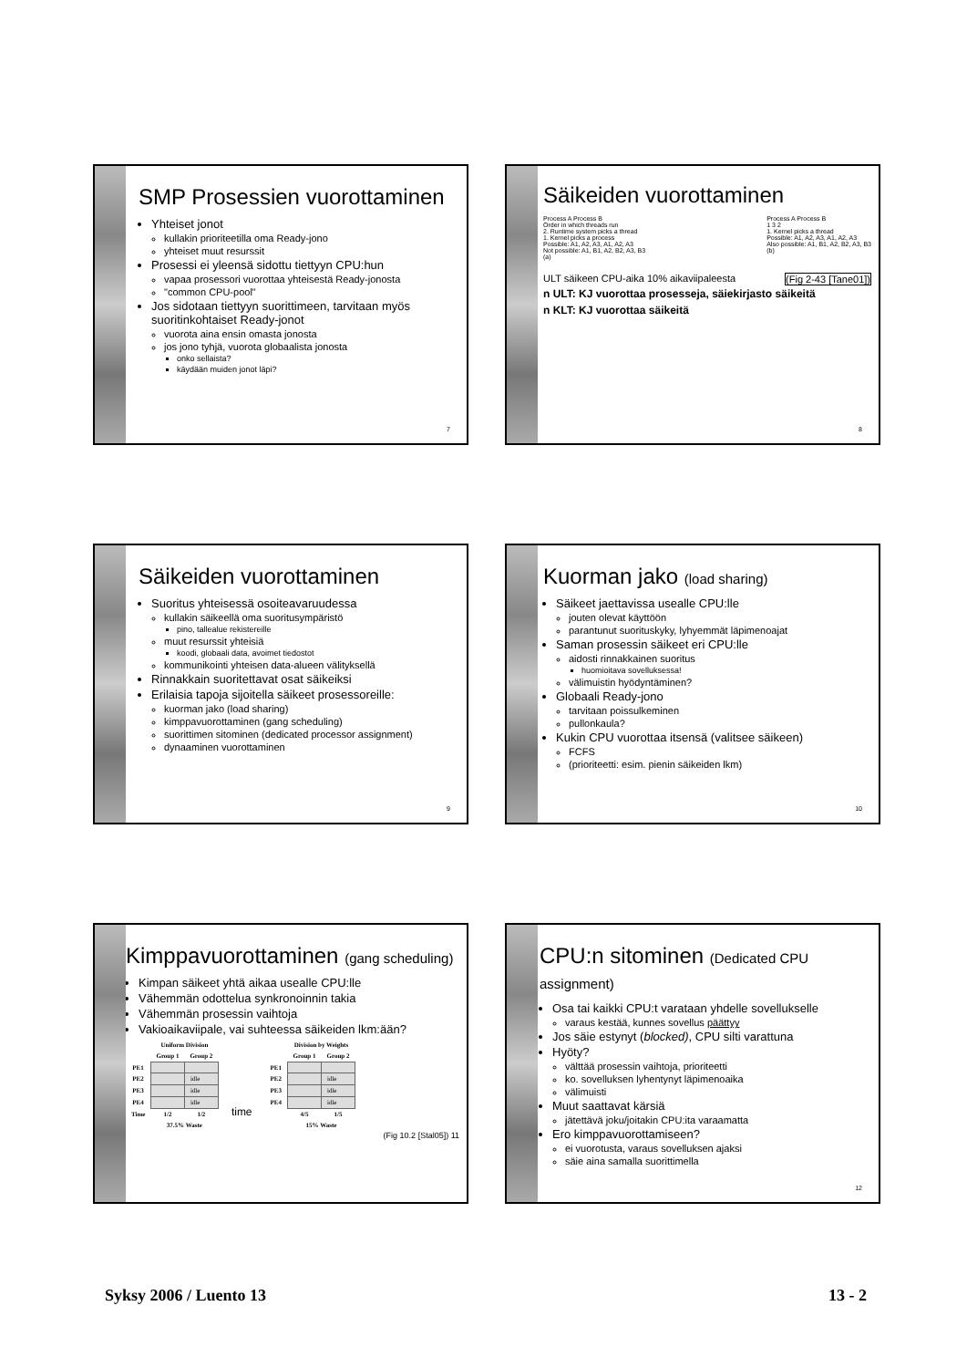SMP Prosessien vuorottaminen
Yhteiset jonot
kullakin prioriteetilla oma Ready-jono
yhteiset muut resurssit
Prosessi ei yleensä sidottu tiettyyn CPU:hun
vapaa prosessori vuorottaa yhteisestä Ready-jonosta
"common CPU-pool"
Jos sidotaan tiettyyn suorittimeen, tarvitaan myös suoritinkohtaiset Ready-jonot
vuorota aina ensin omasta jonosta
jos jono tyhjä, vuorota globaalista jonosta
onko sellaista?
käydään muiden jonot läpi?
7
Säikeiden vuorottaminen
Process A Process B
Order in which threads run
2. Runtime system picks a thread
1. Kernel picks a process
Possible: A1, A2, A3, A1, A2, A3
Not possible: A1, B1, A2, B2, A3, B3
(a)
Process A Process B
1 3 2
1. Kernel picks a thread
Possible: A1, A2, A3, A1, A2, A3
Also possible: A1, B1, A2, B2, A3, B3
(b)
ULT säikeen CPU-aika 10% aikaviipaleesta (Fig 2-43 [Tane01])
n ULT: KJ vuorottaa prosesseja, säiekirjasto säikeitä
n KLT: KJ vuorottaa säikeitä
8
Säikeiden vuorottaminen
Suoritus yhteisessä osoiteavaruudessa
kullakin säikeellä oma suoritusympäristö
pino, tallealue rekistereille
muut resurssit yhteisiä
koodi, globaali data, avoimet tiedostot
kommunikointi yhteisen data-alueen välityksellä
Rinnakkain suoritettavat osat säikeiksi
Erilaisia tapoja sijoitella säikeet prosessoreille:
kuorman jako (load sharing)
kimppavuorottaminen (gang scheduling)
suorittimen sitominen (dedicated processor assignment)
dynaaminen vuorottaminen
9
Kuorman jako (load sharing)
Säikeet jaettavissa usealle CPU:lle
jouten olevat käyttöön
parantunut suorituskyky, lyhyemmät läpimenoajat
Saman prosessin säikeet eri CPU:lle
aidosti rinnakkainen suoritus
huomioitava sovelluksessa!
välimuistin hyödyntäminen?
Globaali Ready-jono
tarvitaan poissulkeminen
pullonkaula?
Kukin CPU vuorottaa itsensä (valitsee säikeen)
FCFS
(prioriteetti: esim. pienin säikeiden lkm)
10
Kimppavuorottaminen (gang scheduling)
Kimpan säikeet yhtä aikaa usealle CPU:lle
Vähemmän odottelua synkronoinnin takia
Vähemmän prosessin vaihtoja
Vakioaikaviipale, vai suhteessa säikeiden lkm:ään?
| | Uniform Division | |
| --- | --- | --- |
| | Group 1 | Group 2 |
| PE1 | | |
| PE2 | | idle |
| PE3 | | idle |
| PE4 | | idle |
| Time | 1/2 | 1/2 |
| | 37.5% Waste | |
time
| | Division by Weights | |
| --- | --- | --- |
| | Group 1 | Group 2 |
| PE1 | | |
| PE2 | | idle |
| PE3 | | idle |
| PE4 | | idle |
| | 4/5 | 1/5 |
| | 15% Waste | |
(Fig 10.2 [Stal05]) 11
CPU:n sitominen (Dedicated CPU assignment)
Osa tai kaikki CPU:t varataan yhdelle sovellukselle
varaus kestää, kunnes sovellus päättyy
Jos säie estynyt (blocked), CPU silti varattuna
Hyöty?
välttää prosessin vaihtoja, prioriteetti
ko. sovelluksen lyhentynyt läpimenoaika
välimuisti
Muut saattavat kärsiä
jätettävä joku/joitakin CPU:ita varaamatta
Ero kimppavuorottamiseen?
ei vuorotusta, varaus sovelluksen ajaksi
säie aina samalla suorittimella
12
Syksy 2006 / Luento 13 13 - 2